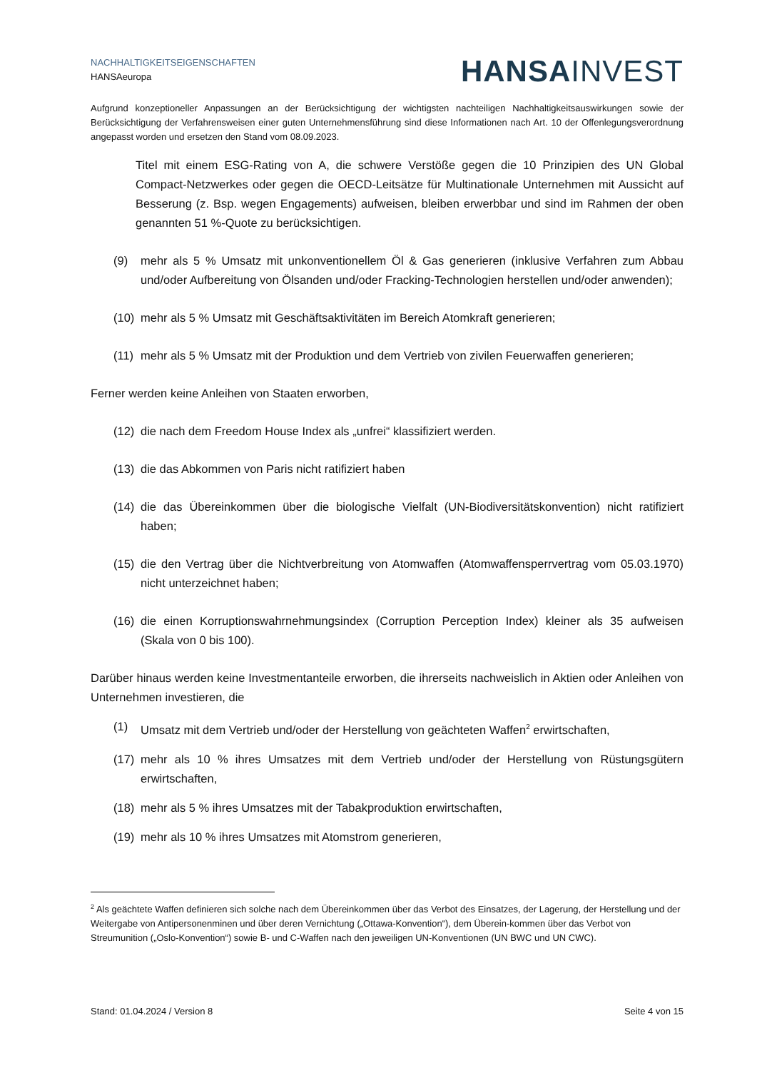NACHHALTIGKEITSEIGENSCHAFTEN
HANSAeuropa
HANSAINVEST
Aufgrund konzeptioneller Anpassungen an der Berücksichtigung der wichtigsten nachteiligen Nachhaltigkeitsauswirkungen sowie der Berücksichtigung der Verfahrensweisen einer guten Unternehmensführung sind diese Informationen nach Art. 10 der Offenlegungsverordnung angepasst worden und ersetzen den Stand vom 08.09.2023.
Titel mit einem ESG-Rating von A, die schwere Verstöße gegen die 10 Prinzipien des UN Global Compact-Netzwerkes oder gegen die OECD-Leitsätze für Multinationale Unternehmen mit Aussicht auf Besserung (z. Bsp. wegen Engagements) aufweisen, bleiben erwerbbar und sind im Rahmen der oben genannten 51 %-Quote zu berücksichtigen.
(9) mehr als 5 % Umsatz mit unkonventionellem Öl & Gas generieren (inklusive Verfahren zum Abbau und/oder Aufbereitung von Ölsanden und/oder Fracking-Technologien herstellen und/oder anwenden);
(10) mehr als 5 % Umsatz mit Geschäftsaktivitäten im Bereich Atomkraft generieren;
(11) mehr als 5 % Umsatz mit der Produktion und dem Vertrieb von zivilen Feuerwaffen generieren;
Ferner werden keine Anleihen von Staaten erworben,
(12) die nach dem Freedom House Index als „unfrei“ klassifiziert werden.
(13) die das Abkommen von Paris nicht ratifiziert haben
(14) die das Übereinkommen über die biologische Vielfalt (UN-Biodiversitätskonvention) nicht ratifiziert haben;
(15) die den Vertrag über die Nichtverbreitung von Atomwaffen (Atomwaffensperrvertrag vom 05.03.1970) nicht unterzeichnet haben;
(16) die einen Korruptionswahrnehmungsindex (Corruption Perception Index) kleiner als 35 aufweisen (Skala von 0 bis 100).
Darüber hinaus werden keine Investmentanteile erworben, die ihrerseits nachweislich in Aktien oder Anleihen von Unternehmen investieren, die
(1) Umsatz mit dem Vertrieb und/oder der Herstellung von geächteten Waffen<sup>2</sup> erwirtschaften,
(17) mehr als 10 % ihres Umsatzes mit dem Vertrieb und/oder der Herstellung von Rüstungsgütern erwirtschaften,
(18) mehr als 5 % ihres Umsatzes mit der Tabakproduktion erwirtschaften,
(19) mehr als 10 % ihres Umsatzes mit Atomstrom generieren,
<sup>2</sup> Als geächtete Waffen definieren sich solche nach dem Übereinkommen über das Verbot des Einsatzes, der Lagerung, der Herstellung und der Weitergabe von Antipersonenminen und über deren Vernichtung („Ottawa-Konvention“), dem Überein-kommen über das Verbot von Streumunition („Oslo-Konvention“) sowie B- und C-Waffen nach den jeweiligen UN-Konventionen (UN BWC und UN CWC).
Stand: 01.04.2024 / Version 8 Seite 4 von 15